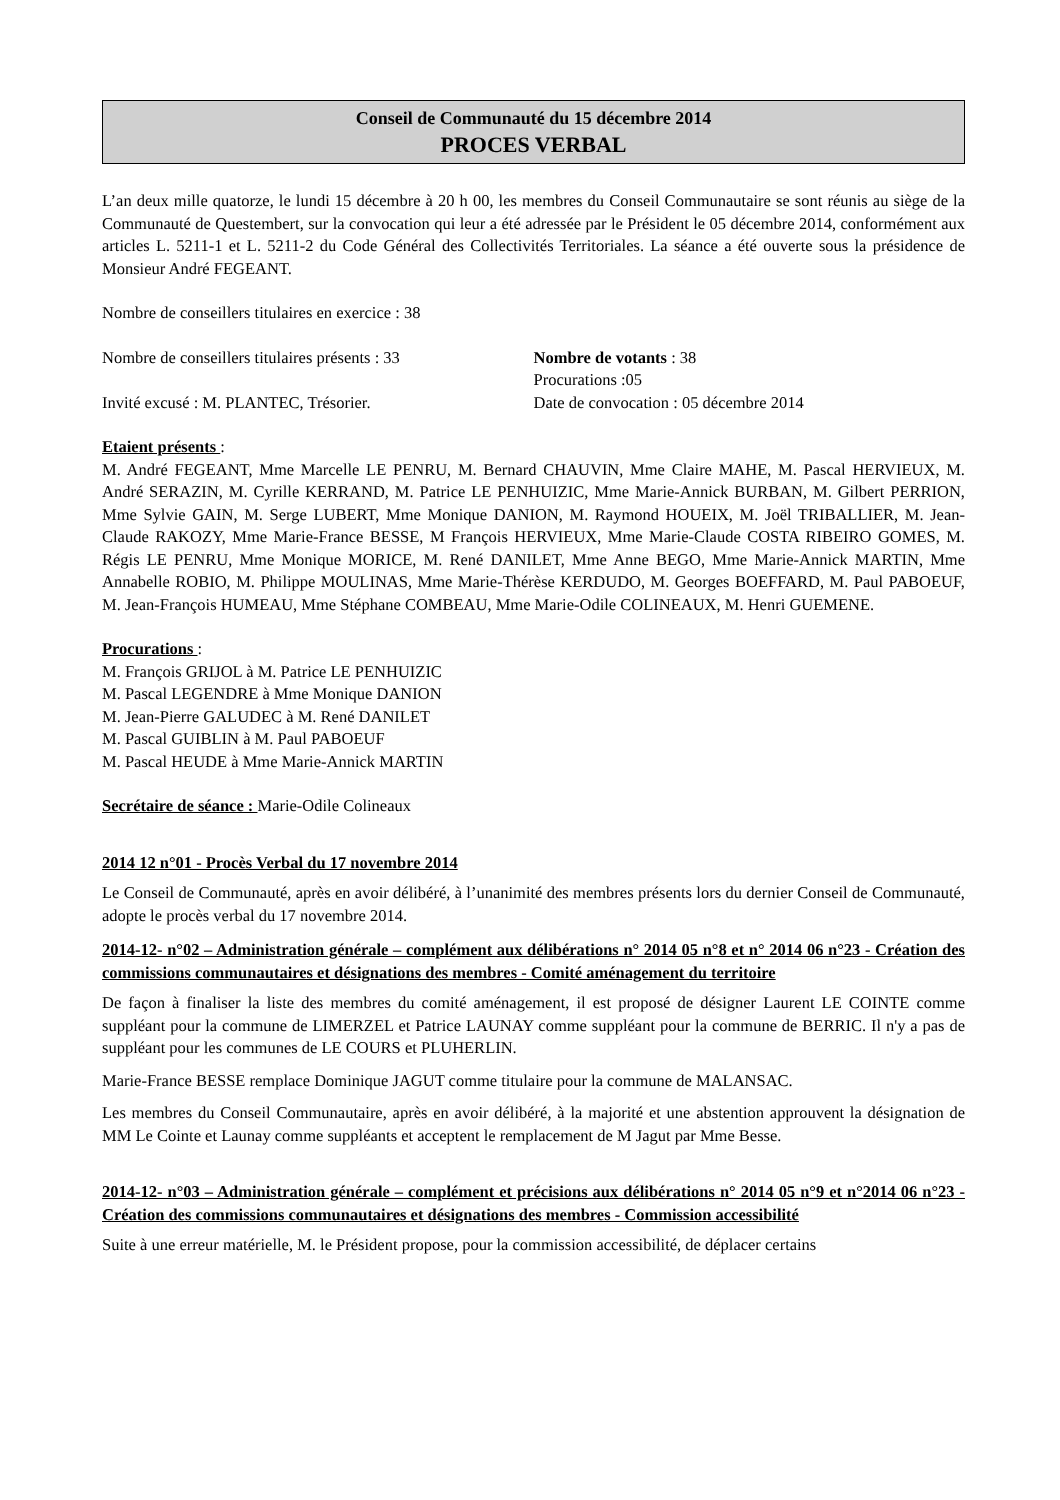Conseil de Communauté du 15 décembre 2014
PROCES VERBAL
L’an deux mille quatorze, le lundi 15 décembre à 20 h 00, les membres du Conseil Communautaire se sont réunis au siège de la Communauté de Questembert, sur la convocation qui leur a été adressée par le Président le 05 décembre 2014, conformément aux articles L. 5211-1 et L. 5211-2 du Code Général des Collectivités Territoriales. La séance a été ouverte sous la présidence de Monsieur André FEGEANT.
Nombre de conseillers titulaires en exercice : 38
Nombre de conseillers titulaires présents : 33 Nombre de votants : 38
Procurations :05
Invité excusé : M. PLANTEC, Trésorier. Date de convocation : 05 décembre 2014
Etaient présents :
M. André FEGEANT, Mme Marcelle LE PENRU, M. Bernard CHAUVIN, Mme Claire MAHE, M. Pascal HERVIEUX, M. André SERAZIN, M. Cyrille KERRAND, M. Patrice LE PENHUIZIC, Mme Marie-Annick BURBAN, M. Gilbert PERRION, Mme Sylvie GAIN, M. Serge LUBERT, Mme Monique DANION, M. Raymond HOUEIX, M. Joël TRIBALLIER, M. Jean-Claude RAKOZY, Mme Marie-France BESSE, M François HERVIEUX, Mme Marie-Claude COSTA RIBEIRO GOMES, M. Régis LE PENRU, Mme Monique MORICE, M. René DANILET, Mme Anne BEGO, Mme Marie-Annick MARTIN, Mme Annabelle ROBIO, M. Philippe MOULINAS, Mme Marie-Thérèse KERDUDO, M. Georges BOEFFARD, M. Paul PABOEUF, M. Jean-François HUMEAU, Mme Stéphane COMBEAU, Mme Marie-Odile COLINEAUX, M. Henri GUEMENE.
Procurations :
M. François GRIJOL à M. Patrice LE PENHUIZIC
M. Pascal LEGENDRE à Mme Monique DANION
M. Jean-Pierre GALUDEC à M. René DANILET
M. Pascal GUIBLIN à M. Paul PABOEUF
M. Pascal HEUDE à Mme Marie-Annick MARTIN
Secrétaire de séance : Marie-Odile Colineaux
2014 12 n°01 - Procès Verbal du 17 novembre 2014
Le Conseil de Communauté, après en avoir délibéré, à l’unanimité des membres présents lors du dernier Conseil de Communauté, adopte le procès verbal du 17 novembre 2014.
2014-12- n°02 – Administration générale – complément aux délibérations n° 2014 05 n°8 et n° 2014 06 n°23 - Création des commissions communautaires et désignations des membres - Comité aménagement du territoire
De façon à finaliser la liste des membres du comité aménagement, il est proposé de désigner Laurent LE COINTE comme suppléant pour la commune de LIMERZEL et Patrice LAUNAY comme suppléant pour la commune de BERRIC. Il n'y a pas de suppléant pour les communes de LE COURS et PLUHERLIN.
Marie-France BESSE remplace Dominique JAGUT comme titulaire pour la commune de MALANSAC.
Les membres du Conseil Communautaire, après en avoir délibéré, à la majorité et une abstention approuvent la désignation de MM Le Cointe et Launay comme suppléants et acceptent le remplacement de M Jagut par Mme Besse.
2014-12- n°03 – Administration générale – complément et précisions aux délibérations n° 2014 05 n°9 et n°2014 06 n°23 - Création des commissions communautaires et désignations des membres - Commission accessibilité
Suite à une erreur matérielle, M. le Président propose, pour la commission accessibilité, de déplacer certains